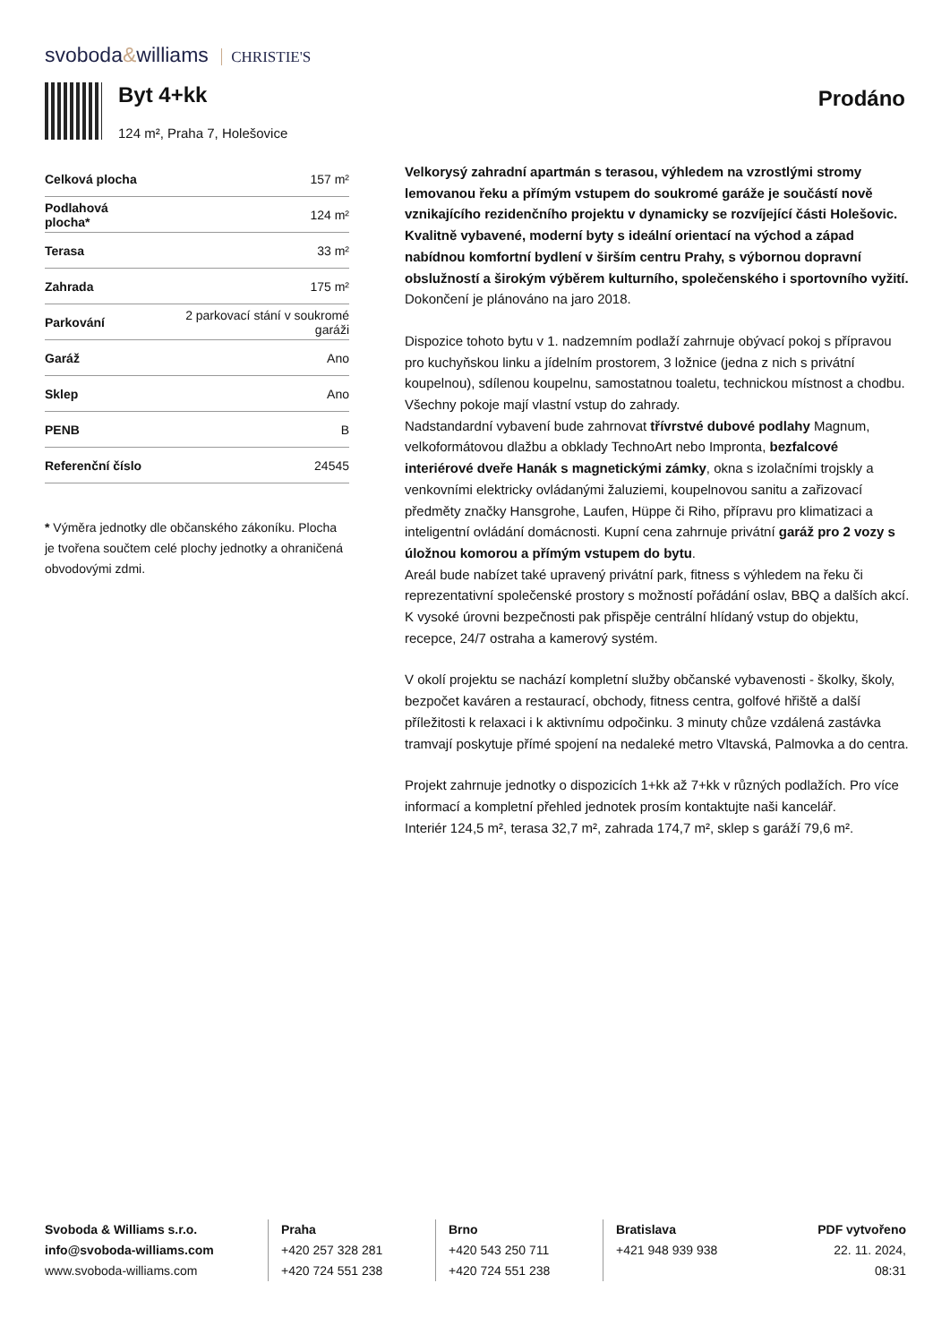svoboda&williams CHRISTIE'S
Byt 4+kk Prodáno
124 m², Praha 7, Holešovice
| Celková plocha | 157 m² |
| Podlahová plocha* | 124 m² |
| Terasa | 33 m² |
| Zahrada | 175 m² |
| Parkování | 2 parkovací stání v soukromé garáži |
| Garáž | Ano |
| Sklep | Ano |
| PENB | B |
| Referenční číslo | 24545 |
* Výměra jednotky dle občanského zákoníku. Plocha je tvořena součtem celé plochy jednotky a ohraničená obvodovými zdmi.
Velkorysý zahradní apartmán s terasou, výhledem na vzrostlými stromy lemovanou řeku a přímým vstupem do soukromé garáže je součástí nově vznikajícího rezidenčního projektu v dynamicky se rozvíjející části Holešovic. Kvalitně vybavené, moderní byty s ideální orientací na východ a západ nabídnou komfortní bydlení v širším centru Prahy, s výbornou dopravní obslužností a širokým výběrem kulturního, společenského i sportovního vyžití. Dokončení je plánováno na jaro 2018.
Dispozice tohoto bytu v 1. nadzemním podlaží zahrnuje obývací pokoj s přípravou pro kuchyňskou linku a jídelním prostorem, 3 ložnice (jedna z nich s privátní koupelnou), sdílenou koupelnu, samostatnou toaletu, technickou místnost a chodbu. Všechny pokoje mají vlastní vstup do zahrady.
Nadstandardní vybavení bude zahrnovat třívrstvé dubové podlahy Magnum, velkoformátovou dlažbu a obklady TechnoArt nebo Impronta, bezfalcové interiérové dveře Hanák s magnetickými zámky, okna s izolačními trojskly a venkovními elektricky ovládanými žaluziemi, koupelnovou sanitu a zařizovací předměty značky Hansgrohe, Laufen, Hüppe či Riho, přípravu pro klimatizaci a inteligentní ovládání domácnosti. Kupní cena zahrnuje privátní garáž pro 2 vozy s úložnou komorou a přímým vstupem do bytu.
Areál bude nabízet také upravený privátní park, fitness s výhledem na řeku či reprezentativní společenské prostory s možností pořádání oslav, BBQ a dalších akcí. K vysoké úrovni bezpečnosti pak přispěje centrální hlídaný vstup do objektu, recepce, 24/7 ostraha a kamerový systém.
V okolí projektu se nachází kompletní služby občanské vybavenosti - školky, školy, bezpočet kaváren a restaurací, obchody, fitness centra, golfové hřiště a další příležitosti k relaxaci i k aktivnímu odpočinku. 3 minuty chůze vzdálená zastávka tramvají poskytuje přímé spojení na nedaleké metro Vltavská, Palmovka a do centra.
Projekt zahrnuje jednotky o dispozicích 1+kk až 7+kk v různých podlažích. Pro více informací a kompletní přehled jednotek prosím kontaktujte naši kancelář.
Interiér 124,5 m², terasa 32,7 m², zahrada 174,7 m², sklep s garáží 79,6 m².
Svoboda & Williams s.r.o.
info@svoboda-williams.com
www.svoboda-williams.com
Praha
+420 257 328 281
+420 724 551 238
Brno
+420 543 250 711
+420 724 551 238
Bratislava
+421 948 939 938
PDF vytvořeno
22. 11. 2024, 08:31